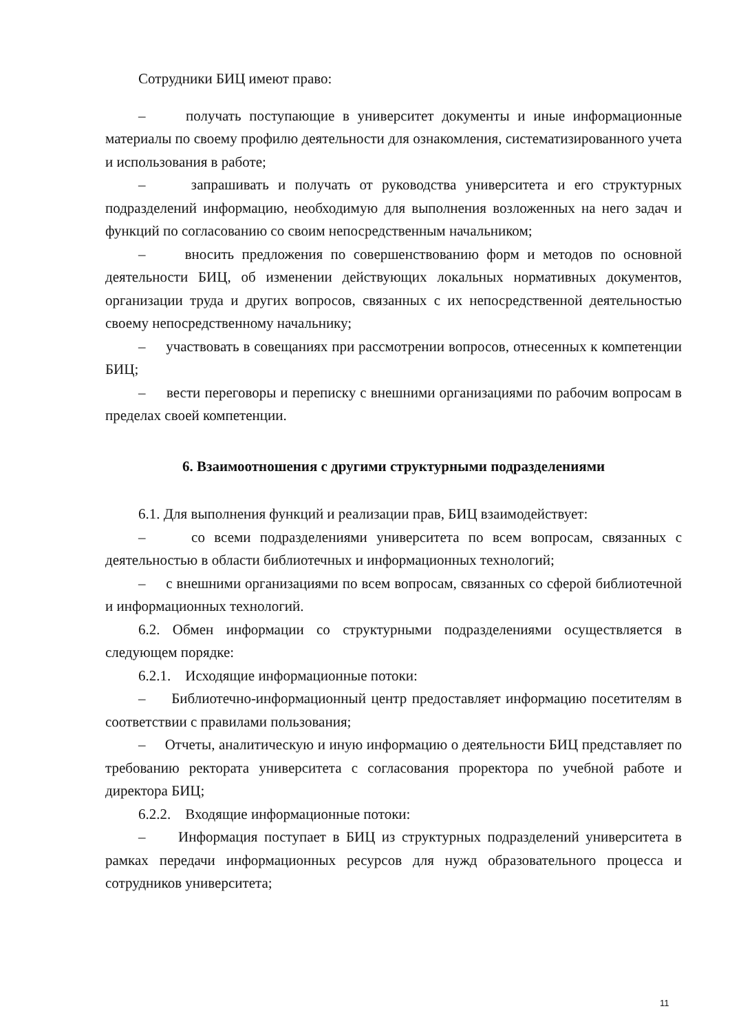Сотрудники БИЦ имеют право:
– получать поступающие в университет документы и иные информационные материалы по своему профилю деятельности для ознакомления, систематизированного учета и использования в работе;
– запрашивать и получать от руководства университета и его структурных подразделений информацию, необходимую для выполнения возложенных на него задач и функций по согласованию со своим непосредственным начальником;
– вносить предложения по совершенствованию форм и методов по основной деятельности БИЦ, об изменении действующих локальных нормативных документов, организации труда и других вопросов, связанных с их непосредственной деятельностью своему непосредственному начальнику;
– участвовать в совещаниях при рассмотрении вопросов, отнесенных к компетенции БИЦ;
– вести переговоры и переписку с внешними организациями по рабочим вопросам в пределах своей компетенции.
6. Взаимоотношения с другими структурными подразделениями
6.1. Для выполнения функций и реализации прав, БИЦ взаимодействует:
– со всеми подразделениями университета по всем вопросам, связанных с деятельностью в области библиотечных и информационных технологий;
– с внешними организациями по всем вопросам, связанных со сферой библиотечной и информационных технологий.
6.2. Обмен информации со структурными подразделениями осуществляется в следующем порядке:
6.2.1. Исходящие информационные потоки:
– Библиотечно-информационный центр предоставляет информацию посетителям в соответствии с правилами пользования;
– Отчеты, аналитическую и иную информацию о деятельности БИЦ представляет по требованию ректората университета с согласования проректора по учебной работе и директора БИЦ;
6.2.2. Входящие информационные потоки:
– Информация поступает в БИЦ из структурных подразделений университета в рамках передачи информационных ресурсов для нужд образовательного процесса и сотрудников университета;
11